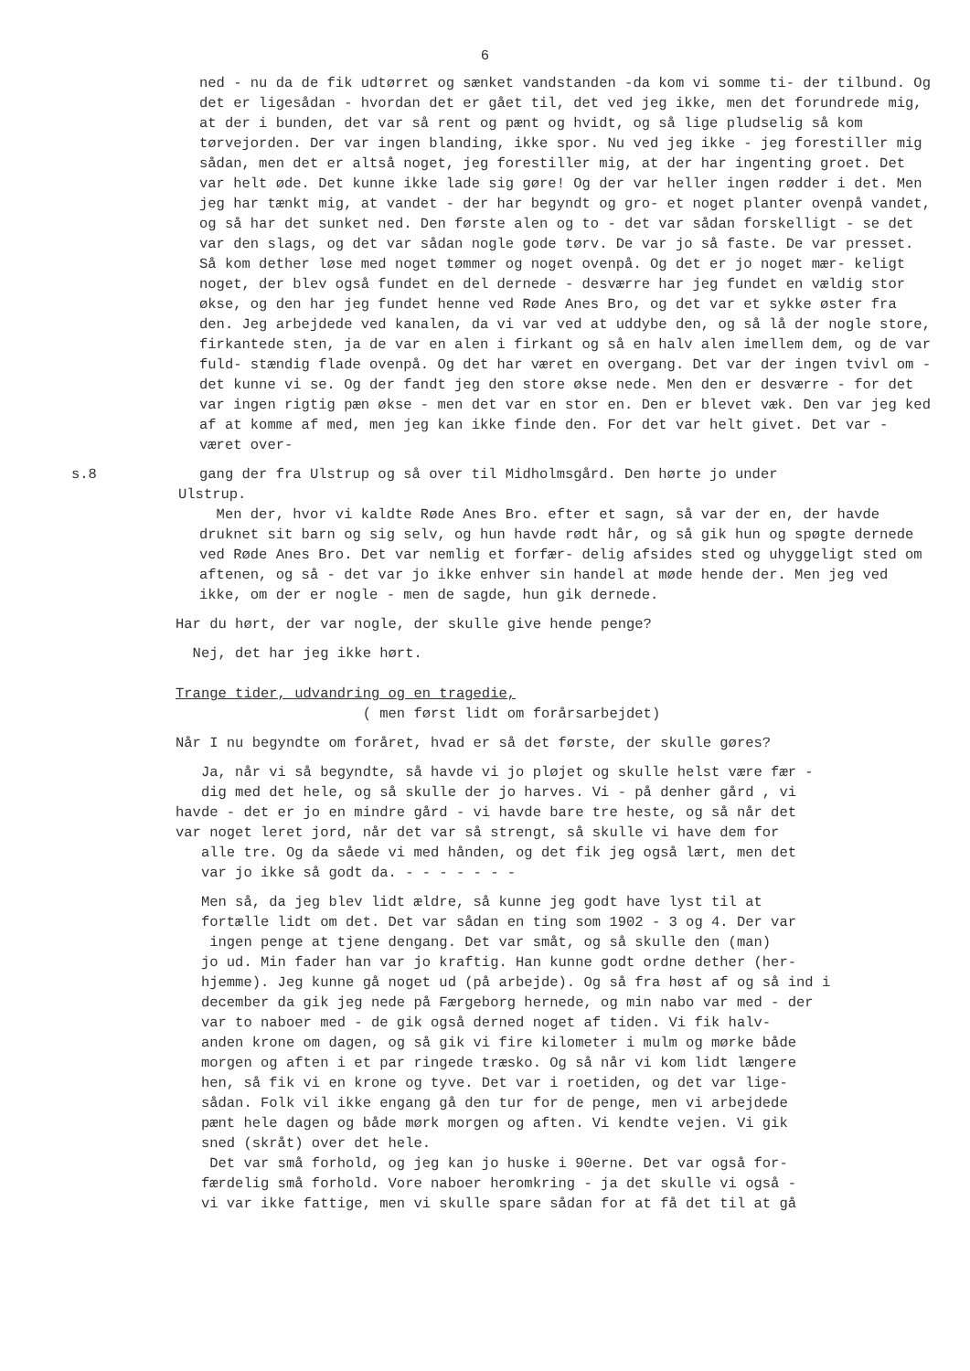6
ned - nu da de fik udtørret og sænket vandstanden -da kom vi somme ti- der tilbund. Og det er ligesådan - hvordan det er gået til, det ved jeg ikke, men det forundrede mig, at der i bunden, det var så rent og pænt og hvidt, og så lige pludselig så kom tørvejorden. Der var ingen blanding, ikke spor. Nu ved jeg ikke - jeg forestiller mig sådan, men det er altså noget, jeg forestiller mig, at der har ingenting groet. Det var helt øde. Det kunne ikke lade sig gøre! Og der var heller ingen rødder i det. Men jeg har tænkt mig, at vandet - der har begyndt og gro- et noget planter ovenpå vandet, og så har det sunket ned. Den første alen og to - det var sådan forskelligt - se det var den slags, og det var sådan nogle gode tørv. De var jo så faste. De var presset. Så kom dether løse med noget tømmer og noget ovenpå. Og det er jo noget mær- keligt noget, der blev også fundet en del dernede - desværre har jeg fundet en vældig stor økse, og den har jeg fundet henne ved Røde Anes Bro, og det var et sykke øster fra den. Jeg arbejdede ved kanalen, da vi var ved at uddybe den, og så lå der nogle store, firkantede sten, ja de var en alen i firkant og så en halv alen imellem dem, og de var fuld- stændig flade ovenpå. Og det har været en overgang. Det var der ingen tvivl om - det kunne vi se. Og der fandt jeg den store økse nede. Men den er desværre - for det var ingen rigtig pæn økse - men det var en stor en. Den er blevet væk. Den var jeg ked af at komme af med, men jeg kan ikke finde den. For det var helt givet. Det var - været over-
s.8 gang der fra Ulstrup og så over til Midholmsgård. Den hørte jo under
Ulstrup.
Men der, hvor vi kaldte Røde Anes Bro. efter et sagn, så var der en, der havde druknet sit barn og sig selv, og hun havde rødt hår, og så gik hun og spøgte dernede ved Røde Anes Bro. Det var nemlig et forfær- delig afsides sted og uhyggeligt sted om aftenen, og så - det var jo ikke enhver sin handel at møde hende der. Men jeg ved ikke, om der er nogle - men de sagde, hun gik dernede.
Har du hørt, der var nogle, der skulle give hende penge?
Nej, det har jeg ikke hørt.
Trange tider, udvandring og en tragedie,
( men først lidt om forårsarbejdet)
Når I nu begyndte om foråret, hvad er så det første, der skulle gøres?
Ja, når vi så begyndte, så havde vi jo pløjet og skulle helst være fær -
dig med det hele, og så skulle der jo harves. Vi - på denher gård , vi
havde - det er jo en mindre gård - vi havde bare tre heste, og så når det
var noget leret jord, når det var så strengt, så skulle vi have dem for
alle tre. Og da såede vi med hånden, og det fik jeg også lært, men det
var jo ikke så godt da. - - - - - - -
Men så, da jeg blev lidt ældre, så kunne jeg godt have lyst til at
fortælle lidt om det. Det var sådan en ting som 1902 - 3 og 4. Der var
ingen penge at tjene dengang. Det var småt, og så skulle den (man)
jo ud. Min fader han var jo kraftig. Han kunne godt ordne dether (her-
hjemme). Jeg kunne gå noget ud (på arbejde). Og så fra høst af og så ind i
december da gik jeg nede på Færgeborg hernede, og min nabo var med - der
var to naboer med - de gik også derned noget af tiden. Vi fik halv-
anden krone om dagen, og så gik vi fire kilometer i mulm og mørke både
morgen og aften i et par ringede træsko. Og så når vi kom lidt længere
hen, så fik vi en krone og tyve. Det var i roetiden, og det var lige-
sådan. Folk vil ikke engang gå den tur for de penge, men vi arbejdede
pænt hele dagen og både mørk morgen og aften. Vi kendte vejen. Vi gik
sned (skråt) over det hele.
Det var små forhold, og jeg kan jo huske i 90erne. Det var også for-
færdelig små forhold. Vore naboer heromkring - ja det skulle vi også -
vi var ikke fattige, men vi skulle spare sådan for at få det til at gå